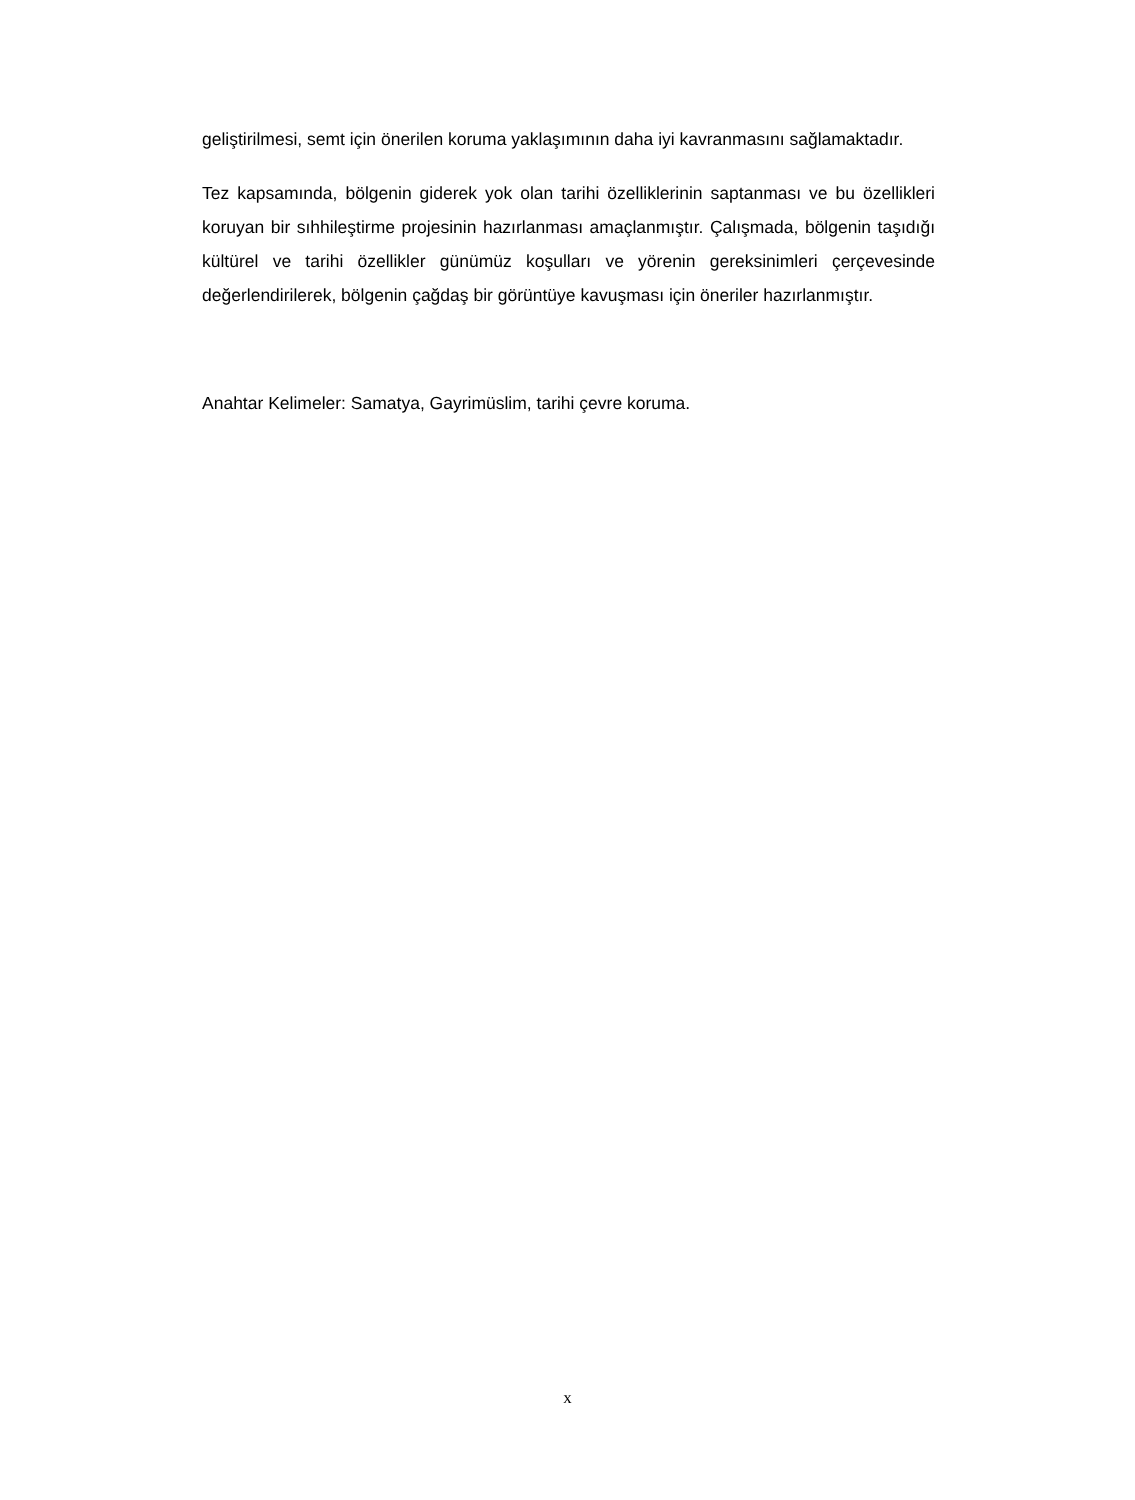geliştirilmesi, semt için önerilen koruma yaklaşımının daha iyi kavranmasını sağlamaktadır.
Tez kapsamında, bölgenin giderek yok olan tarihi özelliklerinin saptanması ve bu özellikleri koruyan bir sıhhileştirme projesinin hazırlanması amaçlanmıştır. Çalışmada, bölgenin taşıdığı kültürel ve tarihi özellikler günümüz koşulları ve yörenin gereksinimleri çerçevesinde değerlendirilerek, bölgenin çağdaş bir görüntüye kavuşması için öneriler hazırlanmıştır.
Anahtar Kelimeler: Samatya, Gayrimüslim, tarihi çevre koruma.
x